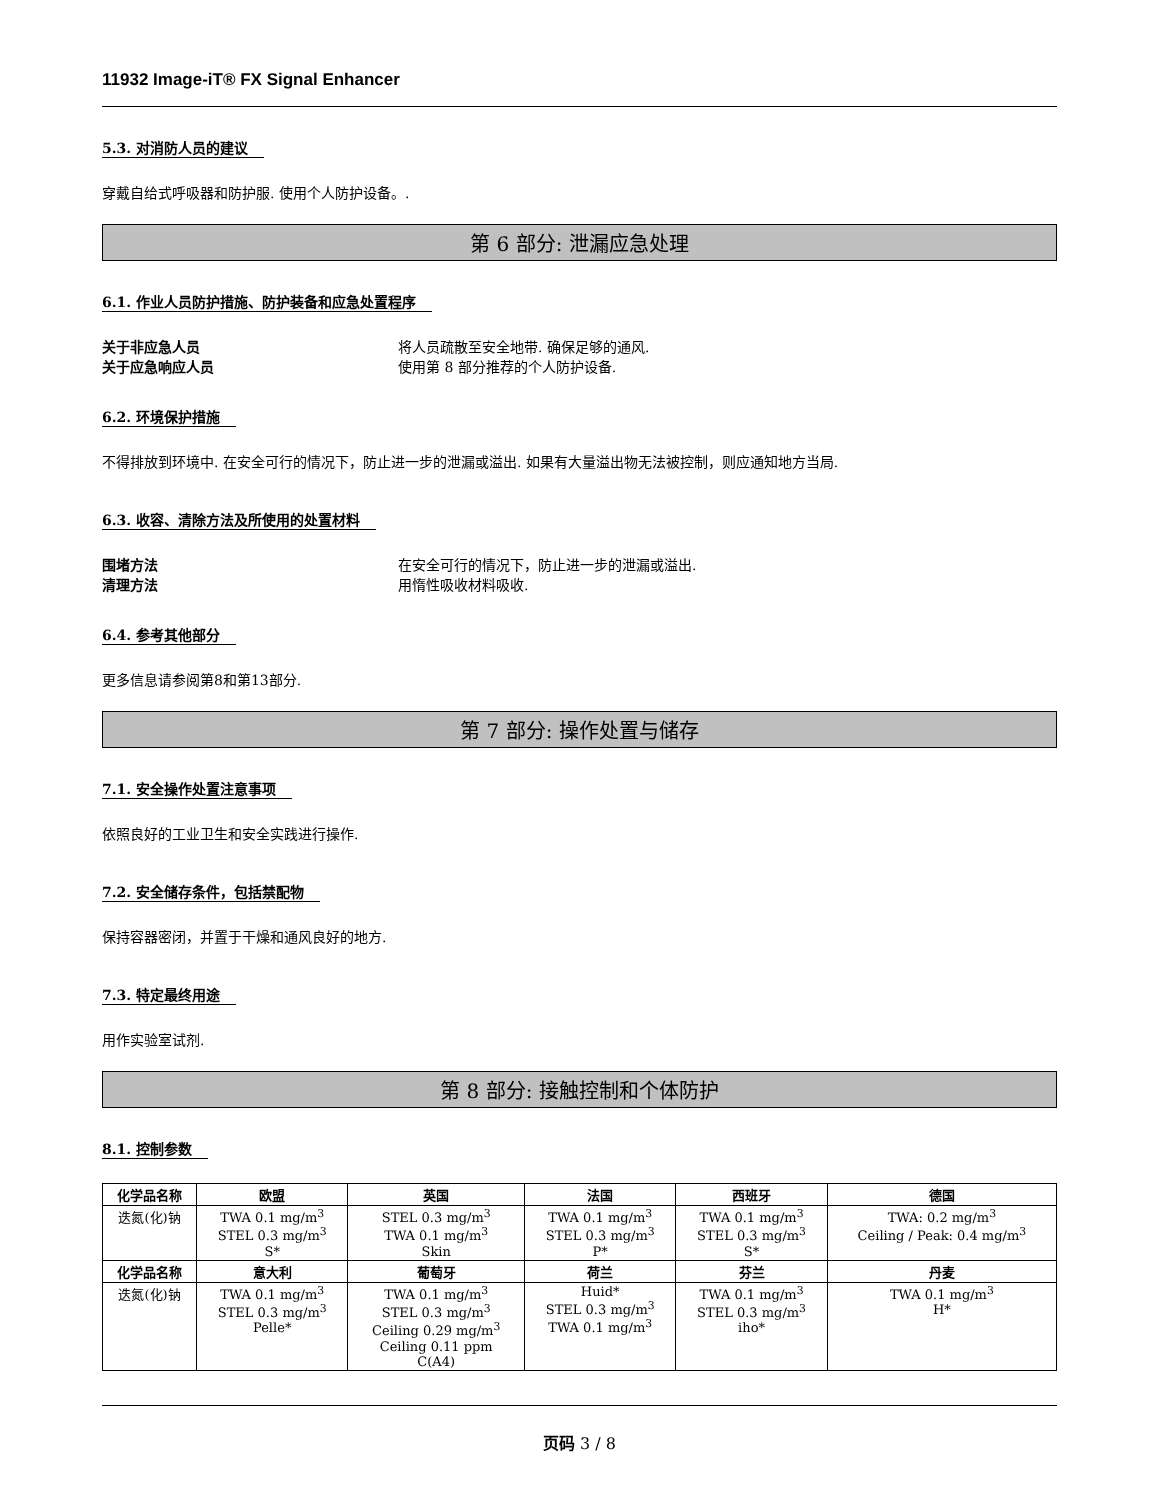11932 Image-iT® FX Signal Enhancer
5.3. 对消防人员的建议
穿戴自给式呼吸器和防护服. 使用个人防护设备。.
第 6 部分: 泄漏应急处理
6.1. 作业人员防护措施、防护装备和应急处置程序
关于非应急人员 将人员疏散至安全地带. 确保足够的通风.
关于应急响应人员 使用第 8 部分推荐的个人防护设备.
6.2. 环境保护措施
不得排放到环境中. 在安全可行的情况下，防止进一步的泄漏或溢出. 如果有大量溢出物无法被控制，则应通知地方当局.
6.3. 收容、清除方法及所使用的处置材料
围堵方法 在安全可行的情况下，防止进一步的泄漏或溢出.
清理方法 用惰性吸收材料吸收.
6.4. 参考其他部分
更多信息请参阅第8和第13部分.
第 7 部分: 操作处置与储存
7.1. 安全操作处置注意事项
依照良好的工业卫生和安全实践进行操作.
7.2. 安全储存条件，包括禁配物
保持容器密闭，并置于干燥和通风良好的地方.
7.3. 特定最终用途
用作实验室试剂.
第 8 部分: 接触控制和个体防护
8.1. 控制参数
| 化学品名称 | 欧盟 | 英国 | 法国 | 西班牙 | 德国 |
| --- | --- | --- | --- | --- | --- |
| 迭氮(化)钠 | TWA 0.1 mg/m<sup>3</sup> STEL 0.3 mg/m<sup>3</sup> S* | STEL 0.3 mg/m<sup>3</sup> TWA 0.1 mg/m<sup>3</sup> Skin | TWA 0.1 mg/m<sup>3</sup> STEL 0.3 mg/m<sup>3</sup> P* | TWA 0.1 mg/m<sup>3</sup> STEL 0.3 mg/m<sup>3</sup> S* | TWA: 0.2 mg/m<sup>3</sup> Ceiling / Peak: 0.4 mg/m<sup>3</sup> |
| 化学品名称 | 意大利 | 葡萄牙 | 荷兰 | 芬兰 | 丹麦 |
| 迭氮(化)钠 | TWA 0.1 mg/m<sup>3</sup> STEL 0.3 mg/m<sup>3</sup> Pelle* | TWA 0.1 mg/m<sup>3</sup> STEL 0.3 mg/m<sup>3</sup> Ceiling 0.29 mg/m<sup>3</sup> Ceiling 0.11 ppm C(A4) | Huid* STEL 0.3 mg/m<sup>3</sup> TWA 0.1 mg/m<sup>3</sup> | TWA 0.1 mg/m<sup>3</sup> STEL 0.3 mg/m<sup>3</sup> iho* | TWA 0.1 mg/m<sup>3</sup> H* |
页码 3 / 8